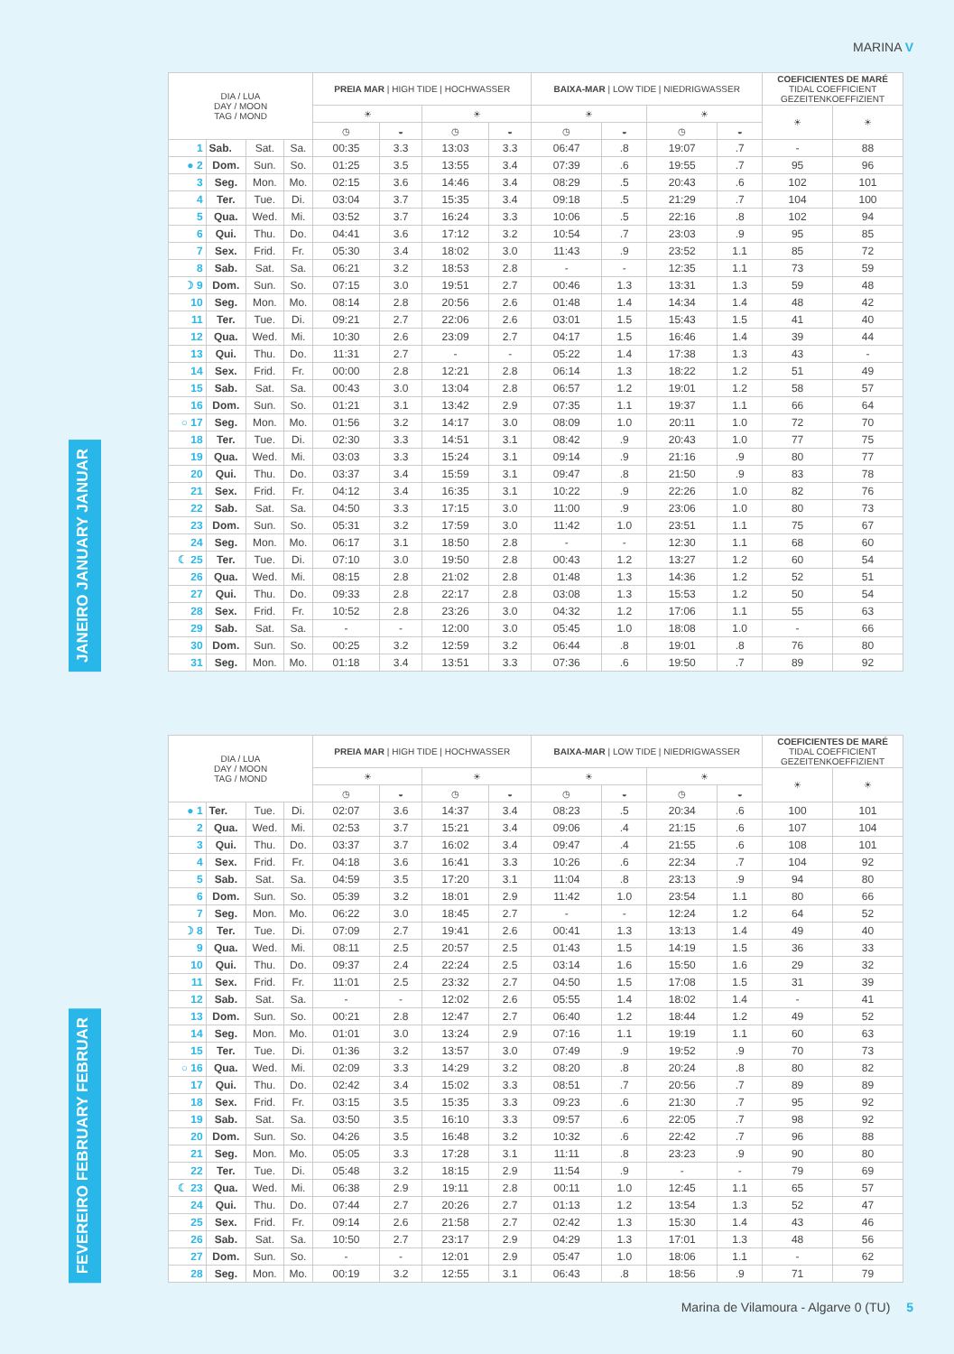MARINA V
JANEIRO JANUARY JANUAR
| DIA / LUA DAY / MOON TAG / MOND | | | | PREIA MAR / HIGH TIDE / HOCHWASSER | | | | BAIXA-MAR / LOW TIDE / NIEDRIGWASSER | | | | COEFICIENTES DE MARÉ TIDAL COEFFICIENT GEZEITENKOEFFIZIENT | |
| --- | --- | --- | --- | --- | --- | --- | --- | --- | --- | --- | --- | --- | --- |
| | | | | ☀ | | ☀ | | ☀ | | ☀ | | ☀ | ☀ |
| | | | | ◷ | ◒ | ◷ | ◒ | ◷ | ◒ | ◷ | ◒ | | |
| 1 | Sab. | Sat. | Sa. | 00:35 | 3.3 | 13:03 | 3.3 | 06:47 | .8 | 19:07 | .7 | - | 88 |
| ● 2 | Dom. | Sun. | So. | 01:25 | 3.5 | 13:55 | 3.4 | 07:39 | .6 | 19:55 | .7 | 95 | 96 |
| 3 | Seg. | Mon. | Mo. | 02:15 | 3.6 | 14:46 | 3.4 | 08:29 | .5 | 20:43 | .6 | 102 | 101 |
| 4 | Ter. | Tue. | Di. | 03:04 | 3.7 | 15:35 | 3.4 | 09:18 | .5 | 21:29 | .7 | 104 | 100 |
| 5 | Qua. | Wed. | Mi. | 03:52 | 3.7 | 16:24 | 3.3 | 10:06 | .5 | 22:16 | .8 | 102 | 94 |
| 6 | Qui. | Thu. | Do. | 04:41 | 3.6 | 17:12 | 3.2 | 10:54 | .7 | 23:03 | .9 | 95 | 85 |
| 7 | Sex. | Frid. | Fr. | 05:30 | 3.4 | 18:02 | 3.0 | 11:43 | .9 | 23:52 | 1.1 | 85 | 72 |
| 8 | Sab. | Sat. | Sa. | 06:21 | 3.2 | 18:53 | 2.8 | - | - | 12:35 | 1.1 | 73 | 59 |
| ☽ 9 | Dom. | Sun. | So. | 07:15 | 3.0 | 19:51 | 2.7 | 00:46 | 1.3 | 13:31 | 1.3 | 59 | 48 |
| 10 | Seg. | Mon. | Mo. | 08:14 | 2.8 | 20:56 | 2.6 | 01:48 | 1.4 | 14:34 | 1.4 | 48 | 42 |
| 11 | Ter. | Tue. | Di. | 09:21 | 2.7 | 22:06 | 2.6 | 03:01 | 1.5 | 15:43 | 1.5 | 41 | 40 |
| 12 | Qua. | Wed. | Mi. | 10:30 | 2.6 | 23:09 | 2.7 | 04:17 | 1.5 | 16:46 | 1.4 | 39 | 44 |
| 13 | Qui. | Thu. | Do. | 11:31 | 2.7 | - | - | 05:22 | 1.4 | 17:38 | 1.3 | 43 | - |
| 14 | Sex. | Frid. | Fr. | 00:00 | 2.8 | 12:21 | 2.8 | 06:14 | 1.3 | 18:22 | 1.2 | 51 | 49 |
| 15 | Sab. | Sat. | Sa. | 00:43 | 3.0 | 13:04 | 2.8 | 06:57 | 1.2 | 19:01 | 1.2 | 58 | 57 |
| 16 | Dom. | Sun. | So. | 01:21 | 3.1 | 13:42 | 2.9 | 07:35 | 1.1 | 19:37 | 1.1 | 66 | 64 |
| ○ 17 | Seg. | Mon. | Mo. | 01:56 | 3.2 | 14:17 | 3.0 | 08:09 | 1.0 | 20:11 | 1.0 | 72 | 70 |
| 18 | Ter. | Tue. | Di. | 02:30 | 3.3 | 14:51 | 3.1 | 08:42 | .9 | 20:43 | 1.0 | 77 | 75 |
| 19 | Qua. | Wed. | Mi. | 03:03 | 3.3 | 15:24 | 3.1 | 09:14 | .9 | 21:16 | .9 | 80 | 77 |
| 20 | Qui. | Thu. | Do. | 03:37 | 3.4 | 15:59 | 3.1 | 09:47 | .8 | 21:50 | .9 | 83 | 78 |
| 21 | Sex. | Frid. | Fr. | 04:12 | 3.4 | 16:35 | 3.1 | 10:22 | .9 | 22:26 | 1.0 | 82 | 76 |
| 22 | Sab. | Sat. | Sa. | 04:50 | 3.3 | 17:15 | 3.0 | 11:00 | .9 | 23:06 | 1.0 | 80 | 73 |
| 23 | Dom. | Sun. | So. | 05:31 | 3.2 | 17:59 | 3.0 | 11:42 | 1.0 | 23:51 | 1.1 | 75 | 67 |
| 24 | Seg. | Mon. | Mo. | 06:17 | 3.1 | 18:50 | 2.8 | - | - | 12:30 | 1.1 | 68 | 60 |
| ☾ 25 | Ter. | Tue. | Di. | 07:10 | 3.0 | 19:50 | 2.8 | 00:43 | 1.2 | 13:27 | 1.2 | 60 | 54 |
| 26 | Qua. | Wed. | Mi. | 08:15 | 2.8 | 21:02 | 2.8 | 01:48 | 1.3 | 14:36 | 1.2 | 52 | 51 |
| 27 | Qui. | Thu. | Do. | 09:33 | 2.8 | 22:17 | 2.8 | 03:08 | 1.3 | 15:53 | 1.2 | 50 | 54 |
| 28 | Sex. | Frid. | Fr. | 10:52 | 2.8 | 23:26 | 3.0 | 04:32 | 1.2 | 17:06 | 1.1 | 55 | 63 |
| 29 | Sab. | Sat. | Sa. | - | - | 12:00 | 3.0 | 05:45 | 1.0 | 18:08 | 1.0 | - | 66 |
| 30 | Dom. | Sun. | So. | 00:25 | 3.2 | 12:59 | 3.2 | 06:44 | .8 | 19:01 | .8 | 76 | 80 |
| 31 | Seg. | Mon. | Mo. | 01:18 | 3.4 | 13:51 | 3.3 | 07:36 | .6 | 19:50 | .7 | 89 | 92 |
FEVEREIRO FEBRUARY FEBRUAR
| DIA / LUA DAY / MOON TAG / MOND | | | | PREIA MAR / HIGH TIDE / HOCHWASSER | | | | BAIXA-MAR / LOW TIDE / NIEDRIGWASSER | | | | COEFICIENTES DE MARÉ TIDAL COEFFICIENT GEZEITENKOEFFIZIENT | |
| --- | --- | --- | --- | --- | --- | --- | --- | --- | --- | --- | --- | --- | --- |
| | | | | ☀ | | ☀ | | ☀ | | ☀ | | ☀ | ☀ |
| | | | | ◷ | ◒ | ◷ | ◒ | ◷ | ◒ | ◷ | ◒ | | |
| ● 1 | Ter. | Tue. | Di. | 02:07 | 3.6 | 14:37 | 3.4 | 08:23 | .5 | 20:34 | .6 | 100 | 101 |
| 2 | Qua. | Wed. | Mi. | 02:53 | 3.7 | 15:21 | 3.4 | 09:06 | .4 | 21:15 | .6 | 107 | 104 |
| 3 | Qui. | Thu. | Do. | 03:37 | 3.7 | 16:02 | 3.4 | 09:47 | .4 | 21:55 | .6 | 108 | 101 |
| 4 | Sex. | Frid. | Fr. | 04:18 | 3.6 | 16:41 | 3.3 | 10:26 | .6 | 22:34 | .7 | 104 | 92 |
| 5 | Sab. | Sat. | Sa. | 04:59 | 3.5 | 17:20 | 3.1 | 11:04 | .8 | 23:13 | .9 | 94 | 80 |
| 6 | Dom. | Sun. | So. | 05:39 | 3.2 | 18:01 | 2.9 | 11:42 | 1.0 | 23:54 | 1.1 | 80 | 66 |
| 7 | Seg. | Mon. | Mo. | 06:22 | 3.0 | 18:45 | 2.7 | - | - | 12:24 | 1.2 | 64 | 52 |
| ☽ 8 | Ter. | Tue. | Di. | 07:09 | 2.7 | 19:41 | 2.6 | 00:41 | 1.3 | 13:13 | 1.4 | 49 | 40 |
| 9 | Qua. | Wed. | Mi. | 08:11 | 2.5 | 20:57 | 2.5 | 01:43 | 1.5 | 14:19 | 1.5 | 36 | 33 |
| 10 | Qui. | Thu. | Do. | 09:37 | 2.4 | 22:24 | 2.5 | 03:14 | 1.6 | 15:50 | 1.6 | 29 | 32 |
| 11 | Sex. | Frid. | Fr. | 11:01 | 2.5 | 23:32 | 2.7 | 04:50 | 1.5 | 17:08 | 1.5 | 31 | 39 |
| 12 | Sab. | Sat. | Sa. | - | - | 12:02 | 2.6 | 05:55 | 1.4 | 18:02 | 1.4 | - | 41 |
| 13 | Dom. | Sun. | So. | 00:21 | 2.8 | 12:47 | 2.7 | 06:40 | 1.2 | 18:44 | 1.2 | 49 | 52 |
| 14 | Seg. | Mon. | Mo. | 01:01 | 3.0 | 13:24 | 2.9 | 07:16 | 1.1 | 19:19 | 1.1 | 60 | 63 |
| 15 | Ter. | Tue. | Di. | 01:36 | 3.2 | 13:57 | 3.0 | 07:49 | .9 | 19:52 | .9 | 70 | 73 |
| ○ 16 | Qua. | Wed. | Mi. | 02:09 | 3.3 | 14:29 | 3.2 | 08:20 | .8 | 20:24 | .8 | 80 | 82 |
| 17 | Qui. | Thu. | Do. | 02:42 | 3.4 | 15:02 | 3.3 | 08:51 | .7 | 20:56 | .7 | 89 | 89 |
| 18 | Sex. | Frid. | Fr. | 03:15 | 3.5 | 15:35 | 3.3 | 09:23 | .6 | 21:30 | .7 | 95 | 92 |
| 19 | Sab. | Sat. | Sa. | 03:50 | 3.5 | 16:10 | 3.3 | 09:57 | .6 | 22:05 | .7 | 98 | 92 |
| 20 | Dom. | Sun. | So. | 04:26 | 3.5 | 16:48 | 3.2 | 10:32 | .6 | 22:42 | .7 | 96 | 88 |
| 21 | Seg. | Mon. | Mo. | 05:05 | 3.3 | 17:28 | 3.1 | 11:11 | .8 | 23:23 | .9 | 90 | 80 |
| 22 | Ter. | Tue. | Di. | 05:48 | 3.2 | 18:15 | 2.9 | 11:54 | .9 | - | - | 79 | 69 |
| ☾ 23 | Qua. | Wed. | Mi. | 06:38 | 2.9 | 19:11 | 2.8 | 00:11 | 1.0 | 12:45 | 1.1 | 65 | 57 |
| 24 | Qui. | Thu. | Do. | 07:44 | 2.7 | 20:26 | 2.7 | 01:13 | 1.2 | 13:54 | 1.3 | 52 | 47 |
| 25 | Sex. | Frid. | Fr. | 09:14 | 2.6 | 21:58 | 2.7 | 02:42 | 1.3 | 15:30 | 1.4 | 43 | 46 |
| 26 | Sab. | Sat. | Sa. | 10:50 | 2.7 | 23:17 | 2.9 | 04:29 | 1.3 | 17:01 | 1.3 | 48 | 56 |
| 27 | Dom. | Sun. | So. | - | - | 12:01 | 2.9 | 05:47 | 1.0 | 18:06 | 1.1 | - | 62 |
| 28 | Seg. | Mon. | Mo. | 00:19 | 3.2 | 12:55 | 3.1 | 06:43 | .8 | 18:56 | .9 | 71 | 79 |
Marina de Vilamoura - Algarve 0 (TU) 5